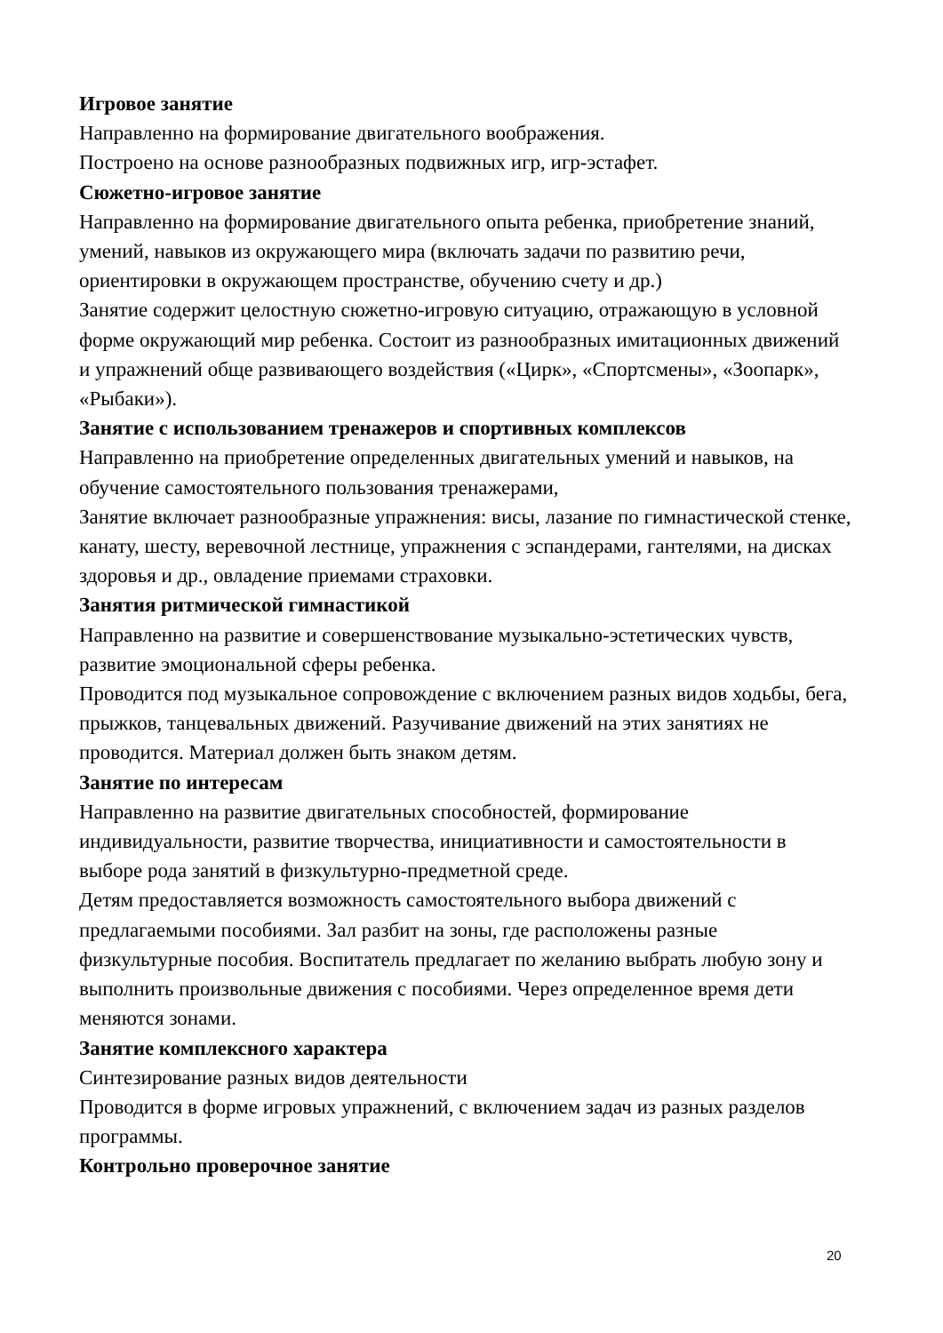Игровое занятие
Направленно на формирование двигательного воображения.
Построено на основе разнообразных подвижных игр, игр-эстафет.
Сюжетно-игровое занятие
Направленно на формирование двигательного опыта ребенка, приобретение знаний, умений, навыков из окружающего мира (включать задачи по развитию речи, ориентировки в окружающем пространстве, обучению счету и др.)
Занятие содержит целостную сюжетно-игровую ситуацию, отражающую в условной форме окружающий мир ребенка. Состоит из разнообразных имитационных движений и упражнений обще развивающего воздействия («Цирк», «Спортсмены», «Зоопарк», «Рыбаки»).
Занятие с использованием тренажеров и спортивных комплексов
Направленно на приобретение определенных двигательных умений и навыков, на обучение самостоятельного пользования тренажерами,
Занятие включает разнообразные упражнения: висы, лазание по гимнастической стенке, канату, шесту, веревочной лестнице, упражнения с эспандерами, гантелями, на дисках здоровья и др., овладение приемами страховки.
Занятия ритмической гимнастикой
Направленно на развитие и совершенствование музыкально-эстетических чувств, развитие эмоциональной сферы ребенка.
Проводится под музыкальное сопровождение с включением разных видов ходьбы, бега, прыжков, танцевальных движений. Разучивание движений на этих занятиях не проводится. Материал должен быть знаком детям.
Занятие по интересам
Направленно на развитие двигательных способностей, формирование индивидуальности, развитие творчества, инициативности и самостоятельности в выборе рода занятий в физкультурно-предметной среде.
Детям предоставляется возможность самостоятельного выбора движений с предлагаемыми пособиями. Зал разбит на зоны, где расположены разные физкультурные пособия. Воспитатель предлагает по желанию выбрать любую зону и выполнить произвольные движения с пособиями. Через определенное время дети меняются зонами.
Занятие комплексного характера
Синтезирование разных видов деятельности
Проводится в форме игровых упражнений, с включением задач из разных разделов программы.
Контрольно проверочное занятие
20